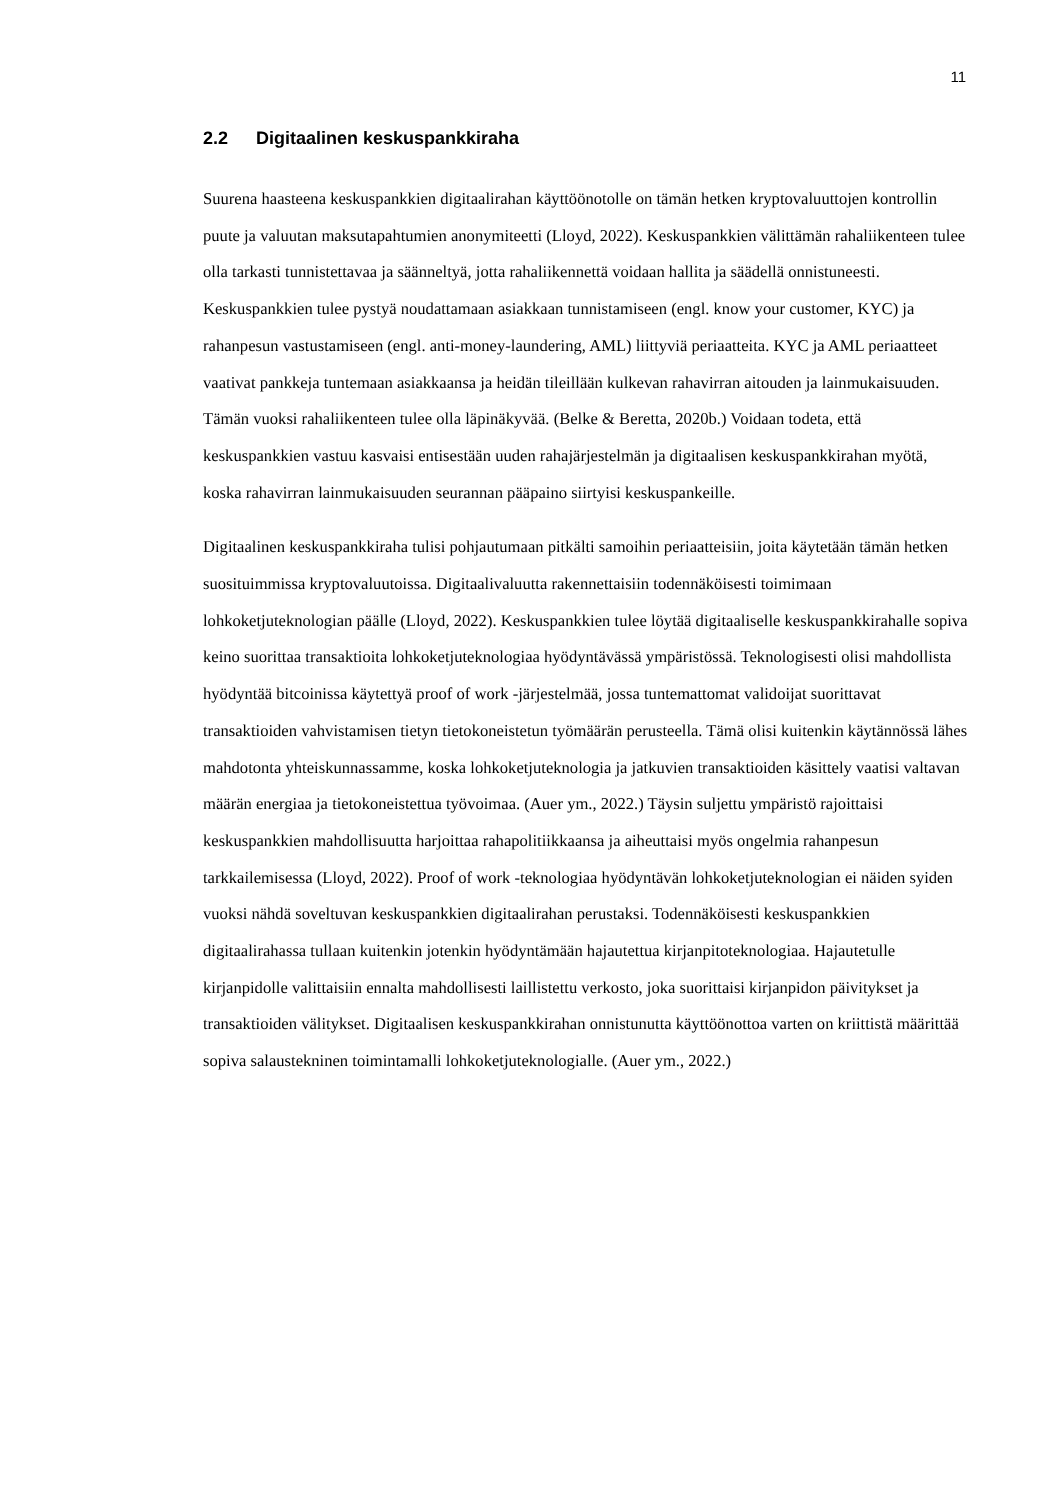11
2.2 Digitaalinen keskuspankkiraha
Suurena haasteena keskuspankkien digitaalirahan käyttöönotolle on tämän hetken kryptovaluuttojen kontrollin puute ja valuutan maksutapahtumien anonymiteetti (Lloyd, 2022). Keskuspankkien välittämän rahaliikenteen tulee olla tarkasti tunnistettavaa ja säänneltyä, jotta rahaliikennettä voidaan hallita ja säädellä onnistuneesti. Keskuspankkien tulee pystyä noudattamaan asiakkaan tunnistamiseen (engl. know your customer, KYC) ja rahanpesun vastustamiseen (engl. anti-money-laundering, AML) liittyviä periaatteita. KYC ja AML periaatteet vaativat pankkeja tuntemaan asiakkaansa ja heidän tileillään kulkevan rahavirran aitouden ja lainmukaisuuden. Tämän vuoksi rahaliikenteen tulee olla läpinäkyvää. (Belke & Beretta, 2020b.) Voidaan todeta, että keskuspankkien vastuu kasvaisi entisestään uuden rahajärjestelmän ja digitaalisen keskuspankkirahan myötä, koska rahavirran lainmukaisuuden seurannan pääpaino siirtyisi keskuspankeille.
Digitaalinen keskuspankkiraha tulisi pohjautumaan pitkälti samoihin periaatteisiin, joita käytetään tämän hetken suosituimmissa kryptovaluutoissa. Digitaalivaluutta rakennettaisiin todennäköisesti toimimaan lohkoketjuteknologian päälle (Lloyd, 2022). Keskuspankkien tulee löytää digitaaliselle keskuspankkirahalle sopiva keino suorittaa transaktioita lohkoketjuteknologiaa hyödyntävässä ympäristössä. Teknologisesti olisi mahdollista hyödyntää bitcoinissa käytettyä proof of work -järjestelmää, jossa tuntemattomat validoijat suorittavat transaktioiden vahvistamisen tietyn tietokoneistetun työmäärän perusteella. Tämä olisi kuitenkin käytännössä lähes mahdotonta yhteiskunnassamme, koska lohkoketjuteknologia ja jatkuvien transaktioiden käsittely vaatisi valtavan määrän energiaa ja tietokoneistettua työvoimaa. (Auer ym., 2022.) Täysin suljettu ympäristö rajoittaisi keskuspankkien mahdollisuutta harjoittaa rahapolitiikkaansa ja aiheuttaisi myös ongelmia rahanpesun tarkkailemisessa (Lloyd, 2022). Proof of work -teknologiaa hyödyntävän lohkoketjuteknologian ei näiden syiden vuoksi nähdä soveltuvan keskuspankkien digitaalirahan perustaksi. Todennäköisesti keskuspankkien digitaalirahassa tullaan kuitenkin jotenkin hyödyntämään hajautettua kirjanpitoteknologiaa. Hajautetulle kirjanpidolle valittaisiin ennalta mahdollisesti laillistettu verkosto, joka suorittaisi kirjanpidon päivitykset ja transaktioiden välitykset. Digitaalisen keskuspankkirahan onnistunutta käyttöönottoa varten on kriittistä määrittää sopiva salaustekninen toimintamalli lohkoketjuteknologialle. (Auer ym., 2022.)